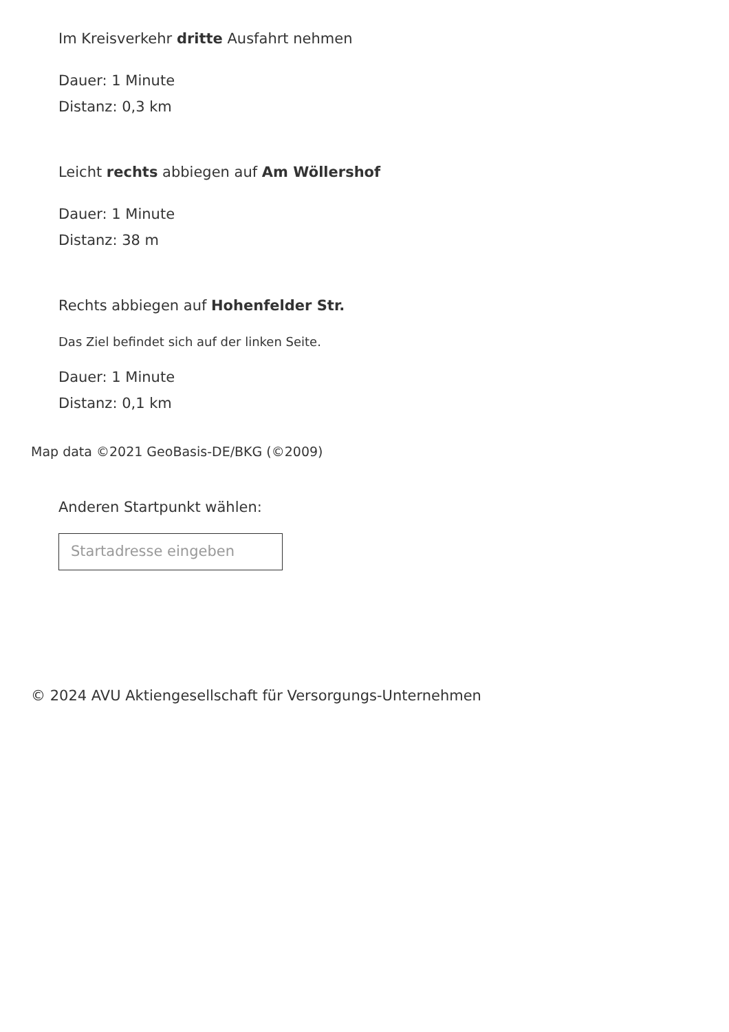Im Kreisverkehr dritte Ausfahrt nehmen
Dauer: 1 Minute
Distanz: 0,3 km
Leicht rechts abbiegen auf Am Wöllershof
Dauer: 1 Minute
Distanz: 38 m
Rechts abbiegen auf Hohenfelder Str.
Das Ziel befindet sich auf der linken Seite.
Dauer: 1 Minute
Distanz: 0,1 km
Map data ©2021 GeoBasis-DE/BKG (©2009)
Anderen Startpunkt wählen:
Startadresse eingeben
© 2024 AVU Aktiengesellschaft für Versorgungs-Unternehmen